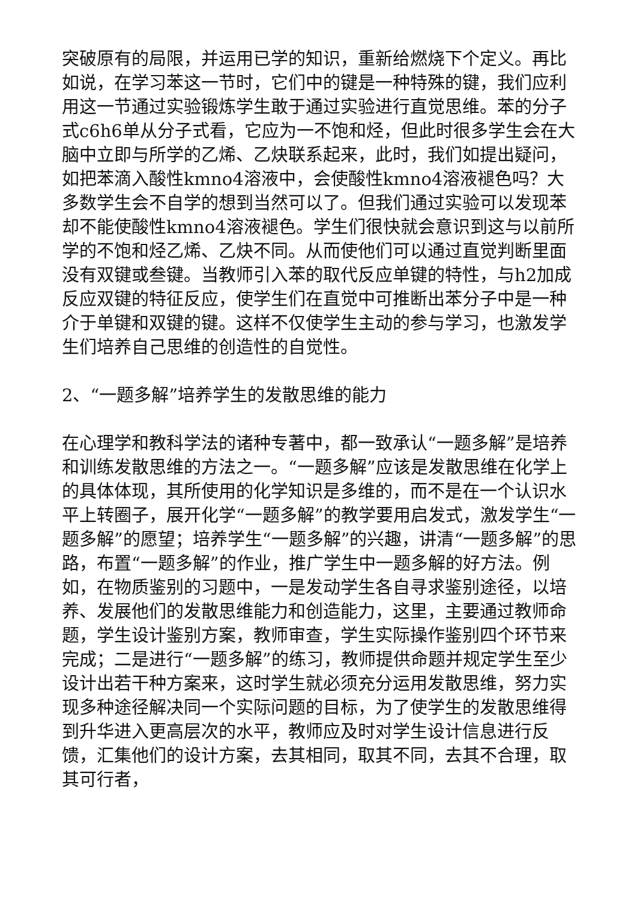突破原有的局限，并运用已学的知识，重新给燃烧下个定义。再比如说，在学习苯这一节时，它们中的键是一种特殊的键，我们应利用这一节通过实验锻炼学生敢于通过实验进行直觉思维。苯的分子式c6h6单从分子式看，它应为一不饱和烃，但此时很多学生会在大脑中立即与所学的乙烯、乙炔联系起来，此时，我们如提出疑问，如把苯滴入酸性kmno4溶液中，会使酸性kmno4溶液褪色吗？大多数学生会不自学的想到当然可以了。但我们通过实验可以发现苯却不能使酸性kmno4溶液褪色。学生们很快就会意识到这与以前所学的不饱和烃乙烯、乙炔不同。从而使他们可以通过直觉判断里面没有双键或叁键。当教师引入苯的取代反应单键的特性，与h2加成反应双键的特征反应，使学生们在直觉中可推断出苯分子中是一种介于单键和双键的键。这样不仅使学生主动的参与学习，也激发学生们培养自己思维的创造性的自觉性。
2、“一题多解”培养学生的发散思维的能力
在心理学和教科学法的诸种专著中，都一致承认“一题多解”是培养和训练发散思维的方法之一。“一题多解”应该是发散思维在化学上的具体体现，其所使用的化学知识是多维的，而不是在一个认识水平上转圈子，展开化学“一题多解”的教学要用启发式，激发学生“一题多解”的愿望；培养学生“一题多解”的兴趣，讲清“一题多解”的思路，布置“一题多解”的作业，推广学生中一题多解的好方法。例如，在物质鉴别的习题中，一是发动学生各自寻求鉴别途径，以培养、发展他们的发散思维能力和创造能力，这里，主要通过教师命题，学生设计鉴别方案，教师审查，学生实际操作鉴别四个环节来完成；二是进行“一题多解”的练习，教师提供命题并规定学生至少设计出若干种方案来，这时学生就必须充分运用发散思维，努力实现多种途径解决同一个实际问题的目标，为了使学生的发散思维得到升华进入更高层次的水平，教师应及时对学生设计信息进行反馈，汇集他们的设计方案，去其相同，取其不同，去其不合理，取其可行者，